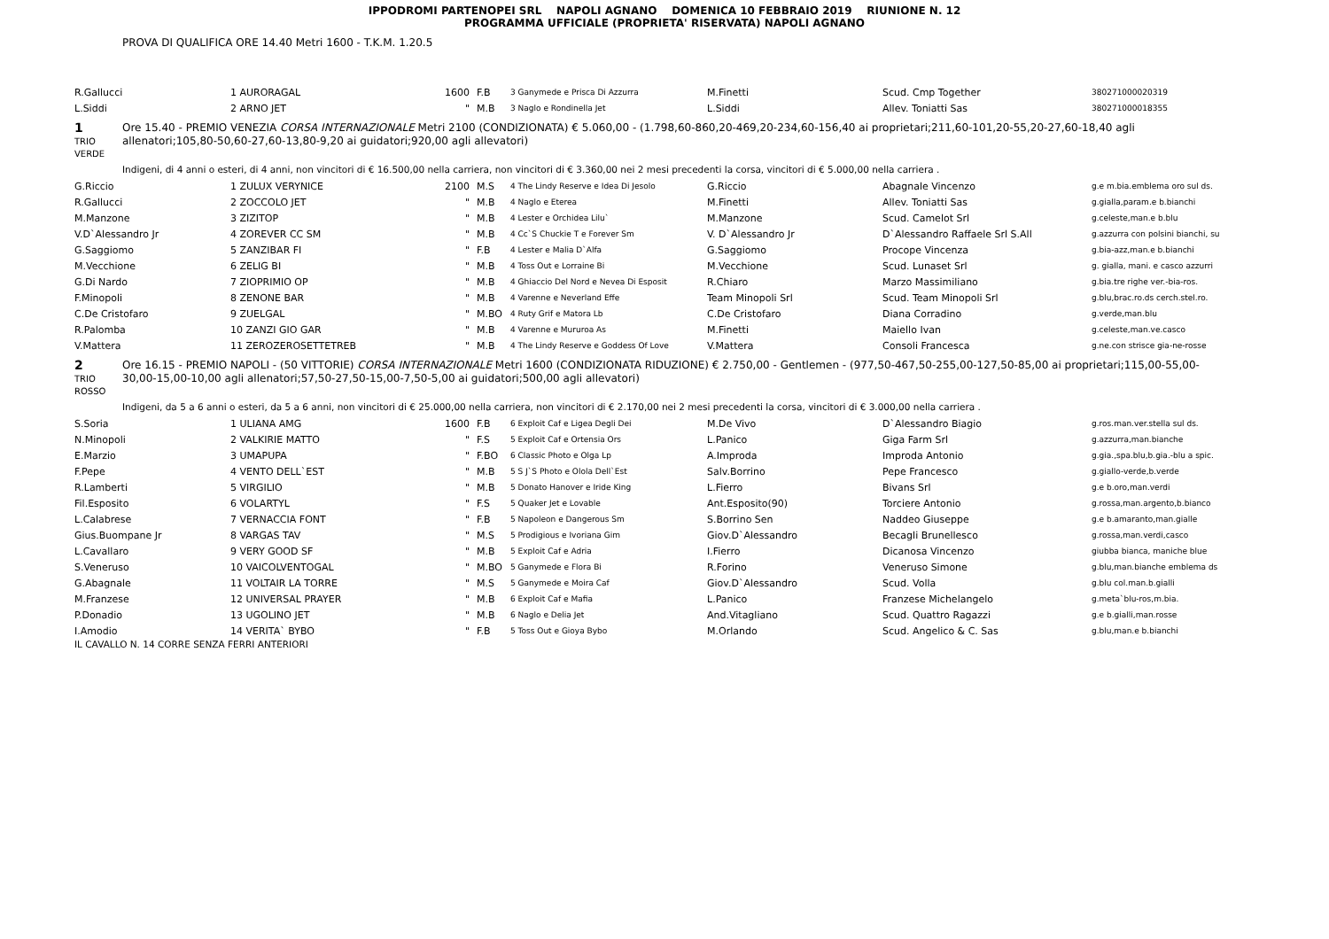IPPODROMI PARTENOPEI SRL NAPOLI AGNANO DOMENICA 10 FEBBRAIO 2019 RIUNIONE N. 12
PROGRAMMA UFFICIALE (PROPRIETA' RISERVATA) NAPOLI AGNANO
PROVA DI QUALIFICA ORE 14.40 Metri 1600 - T.K.M. 1.20.5
| R.Gallucci | 1 AURORAGAL | 1600 | F.B | 3 Ganymede e Prisca Di Azzurra | M.Finetti | Scud. Cmp Together | 380271000020319 |
| L.Siddi | 2 ARNO JET | " | M.B | 3 Naglo e Rondinella Jet | L.Siddi | Allev. Toniatti Sas | 380271000018355 |
1
TRIO
VERDE
Ore 15.40 - PREMIO VENEZIA CORSA INTERNAZIONALE Metri 2100 (CONDIZIONATA) € 5.060,00 - (1.798,60-860,20-469,20-234,60-156,40 ai proprietari;211,60-101,20-55,20-27,60-18,40 agli allenatori;105,80-50,60-27,60-13,80-9,20 ai guidatori;920,00 agli allevatori)
Indigeni, di 4 anni o esteri, di 4 anni, non vincitori di € 16.500,00 nella carriera, non vincitori di € 3.360,00 nei 2 mesi precedenti la corsa, vincitori di € 5.000,00 nella carriera .
| G.Riccio | 1 ZULUX VERYNICE | 2100 | M.S | 4 The Lindy Reserve e Idea Di Jesolo | G.Riccio | Abagnale Vincenzo | g.e m.bia.emblema oro sul ds. |
| R.Gallucci | 2 ZOCCOLO JET | " | M.B | 4 Naglo e Eterea | M.Finetti | Allev. Toniatti Sas | g.gialla,param.e b.bianchi |
| M.Manzone | 3 ZIZITOP | " | M.B | 4 Lester e Orchidea Lilu` | M.Manzone | Scud. Camelot Srl | g.celeste,man.e b.blu |
| V.D`Alessandro Jr | 4 ZOREVER CC SM | " | M.B | 4 Cc`S Chuckie T e Forever Sm | V. D`Alessandro Jr | D`Alessandro Raffaele Srl S.All | g.azzurra con polsini bianchi, su |
| G.Saggiomo | 5 ZANZIBAR FI | " | F.B | 4 Lester e Malia D`Alfa | G.Saggiomo | Procope Vincenza | g.bia-azz,man.e b.bianchi |
| M.Vecchione | 6 ZELIG BI | " | M.B | 4 Toss Out e Lorraine Bi | M.Vecchione | Scud. Lunaset Srl | g. gialla, mani. e casco azzurri |
| G.Di Nardo | 7 ZIOPRIMIO OP | " | M.B | 4 Ghiaccio Del Nord e Nevea Di Esposit | R.Chiaro | Marzo Massimiliano | g.bia.tre righe ver.-bia-ros. |
| F.Minopoli | 8 ZENONE BAR | " | M.B | 4 Varenne e Neverland Effe | Team Minopoli Srl | Scud. Team Minopoli Srl | g.blu,brac.ro.ds cerch.stel.ro. |
| C.De Cristofaro | 9 ZUELGAL | " | M.BO | 4 Ruty Grif e Matora Lb | C.De Cristofaro | Diana Corradino | g.verde,man.blu |
| R.Palomba | 10 ZANZI GIO GAR | " | M.B | 4 Varenne e Mururoa As | M.Finetti | Maiello Ivan | g.celeste,man.ve.casco |
| V.Mattera | 11 ZEROZEROSETTETREB | " | M.B | 4 The Lindy Reserve e Goddess Of Love | V.Mattera | Consoli Francesca | g.ne.con strisce gia-ne-rosse |
2
TRIO
ROSSO
Ore 16.15 - PREMIO NAPOLI - (50 VITTORIE) CORSA INTERNAZIONALE Metri 1600 (CONDIZIONATA RIDUZIONE) € 2.750,00 - Gentlemen - (977,50-467,50-255,00-127,50-85,00 ai proprietari;115,00-55,00-30,00-15,00-10,00 agli allenatori;57,50-27,50-15,00-7,50-5,00 ai guidatori;500,00 agli allevatori)
Indigeni, da 5 a 6 anni o esteri, da 5 a 6 anni, non vincitori di € 25.000,00 nella carriera, non vincitori di € 2.170,00 nei 2 mesi precedenti la corsa, vincitori di € 3.000,00 nella carriera .
| S.Soria | 1 ULIANA AMG | 1600 | F.B | 6 Exploit Caf e Ligea Degli Dei | M.De Vivo | D`Alessandro Biagio | g.ros.man.ver.stella sul ds. |
| N.Minopoli | 2 VALKIRIE MATTO | " | F.S | 5 Exploit Caf e Ortensia Ors | L.Panico | Giga Farm Srl | g.azzurra,man.bianche |
| E.Marzio | 3 UMAPUPA | " | F.BO | 6 Classic Photo e Olga Lp | A.Improda | Improda Antonio | g.gia.,spa.blu,b.gia.-blu a spic. |
| F.Pepe | 4 VENTO DELL`EST | " | M.B | 5 S J`S Photo e Olola Dell`Est | Salv.Borrino | Pepe Francesco | g.giallo-verde,b.verde |
| R.Lamberti | 5 VIRGILIO | " | M.B | 5 Donato Hanover e Iride King | L.Fierro | Bivans Srl | g.e b.oro,man.verdi |
| Fil.Esposito | 6 VOLARTYL | " | F.S | 5 Quaker Jet e Lovable | Ant.Esposito(90) | Torciere Antonio | g.rossa,man.argento,b.bianco |
| L.Calabrese | 7 VERNACCIA FONT | " | F.B | 5 Napoleon e Dangerous Sm | S.Borrino Sen | Naddeo Giuseppe | g.e b.amaranto,man.gialle |
| Gius.Buompane Jr | 8 VARGAS TAV | " | M.S | 5 Prodigious e Ivoriana Gim | Giov.D`Alessandro | Becagli Brunellesco | g.rossa,man.verdi,casco |
| L.Cavallaro | 9 VERY GOOD SF | " | M.B | 5 Exploit Caf e Adria | I.Fierro | Dicanosa Vincenzo | giubba bianca, maniche blue |
| S.Veneruso | 10 VAICOLVENTOGAL | " | M.BO | 5 Ganymede e Flora Bi | R.Forino | Veneruso Simone | g.blu,man.bianche emblema ds |
| G.Abagnale | 11 VOLTAIR LA TORRE | " | M.S | 5 Ganymede e Moira Caf | Giov.D`Alessandro | Scud. Volla | g.blu col.man.b.gialli |
| M.Franzese | 12 UNIVERSAL PRAYER | " | M.B | 6 Exploit Caf e Mafia | L.Panico | Franzese Michelangelo | g.meta`blu-ros,m.bia. |
| P.Donadio | 13 UGOLINO JET | " | M.B | 6 Naglo e Delia Jet | And.Vitagliano | Scud. Quattro Ragazzi | g.e b.gialli,man.rosse |
| I.Amodio | 14 VERITA` BYBO | " | F.B | 5 Toss Out e Gioya Bybo | M.Orlando | Scud. Angelico & C. Sas | g.blu,man.e b.bianchi |
IL CAVALLO N. 14 CORRE SENZA FERRI ANTERIORI